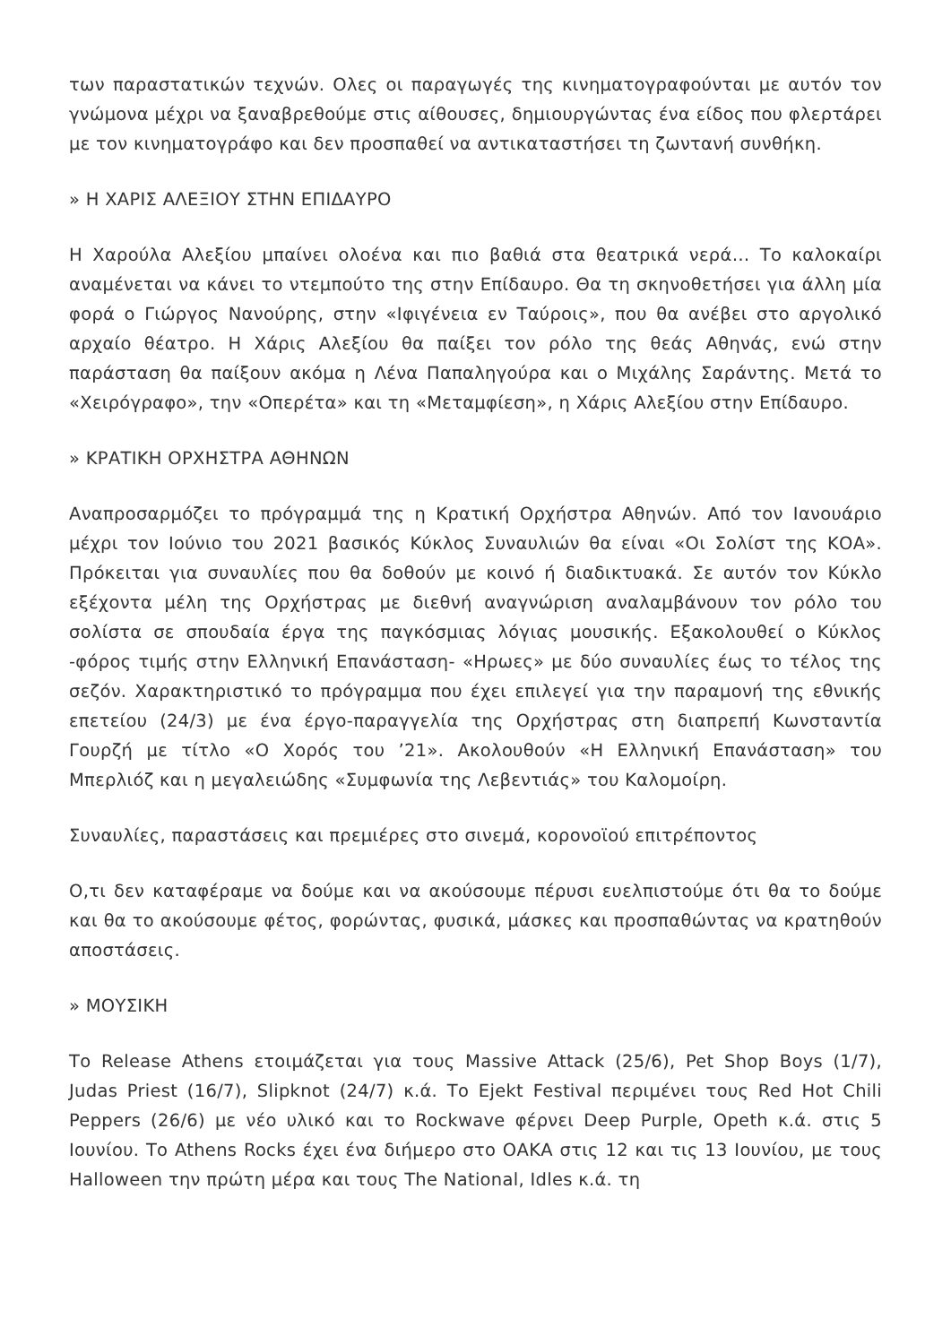των παραστατικών τεχνών. Ολες οι παραγωγές της κινηματογραφούνται με αυτόν τον γνώμονα μέχρι να ξαναβρεθούμε στις αίθουσες, δημιουργώντας ένα είδος που φλερτάρει με τον κινηματογράφο και δεν προσπαθεί να αντικαταστήσει τη ζωντανή συνθήκη.
» Η ΧΑΡΙΣ ΑΛΕΞΙΟΥ ΣΤΗΝ ΕΠΙΔΑΥΡΟ
Η Χαρούλα Αλεξίου μπαίνει ολοένα και πιο βαθιά στα θεατρικά νερά… Το καλοκαίρι αναμένεται να κάνει το ντεμπούτο της στην Επίδαυρο. Θα τη σκηνοθετήσει για άλλη μία φορά ο Γιώργος Νανούρης, στην «Ιφιγένεια εν Ταύροις», που θα ανέβει στο αργολικό αρχαίο θέατρο. Η Χάρις Αλεξίου θα παίξει τον ρόλο της θεάς Αθηνάς, ενώ στην παράσταση θα παίξουν ακόμα η Λένα Παπαληγούρα και ο Μιχάλης Σαράντης. Μετά το «Χειρόγραφο», την «Οπερέτα» και τη «Μεταμφίεση», η Χάρις Αλεξίου στην Επίδαυρο.
» ΚΡΑΤΙΚΗ ΟΡΧΗΣΤΡΑ ΑΘΗΝΩΝ
Αναπροσαρμόζει το πρόγραμμά της η Κρατική Ορχήστρα Αθηνών. Από τον Ιανουάριο μέχρι τον Ιούνιο του 2021 βασικός Κύκλος Συναυλιών θα είναι «Οι Σολίστ της ΚΟΑ». Πρόκειται για συναυλίες που θα δοθούν με κοινό ή διαδικτυακά. Σε αυτόν τον Κύκλο εξέχοντα μέλη της Ορχήστρας με διεθνή αναγνώριση αναλαμβάνουν τον ρόλο του σολίστα σε σπουδαία έργα της παγκόσμιας λόγιας μουσικής. Εξακολουθεί ο Κύκλος -φόρος τιμής στην Ελληνική Επανάσταση- «Ηρωες» με δύο συναυλίες έως το τέλος της σεζόν. Χαρακτηριστικό το πρόγραμμα που έχει επιλεγεί για την παραμονή της εθνικής επετείου (24/3) με ένα έργο-παραγγελία της Ορχήστρας στη διαπρεπή Κωνσταντία Γουρζή με τίτλο «Ο Χορός του ’21». Ακολουθούν «Η Ελληνική Επανάσταση» του Μπερλιόζ και η μεγαλειώδης «Συμφωνία της Λεβεντιάς» του Καλομοίρη.
Συναυλίες, παραστάσεις και πρεμιέρες στο σινεμά, κορονοϊού επιτρέποντος
Ο,τι δεν καταφέραμε να δούμε και να ακούσουμε πέρυσι ευελπιστούμε ότι θα το δούμε και θα το ακούσουμε φέτος, φορώντας, φυσικά, μάσκες και προσπαθώντας να κρατηθούν αποστάσεις.
» ΜΟΥΣΙΚΗ
Το Release Athens ετοιμάζεται για τους Massive Attack (25/6), Pet Shop Boys (1/7), Judas Priest (16/7), Slipknot (24/7) κ.ά. Το Ejekt Festival περιμένει τους Red Hot Chili Peppers (26/6) με νέο υλικό και το Rockwave φέρνει Deep Purple, Opeth κ.ά. στις 5 Ιουνίου. Το Athens Rocks έχει ένα διήμερο στο ΟΑΚΑ στις 12 και τις 13 Ιουνίου, με τους Halloween την πρώτη μέρα και τους The National, Idles κ.ά. τη